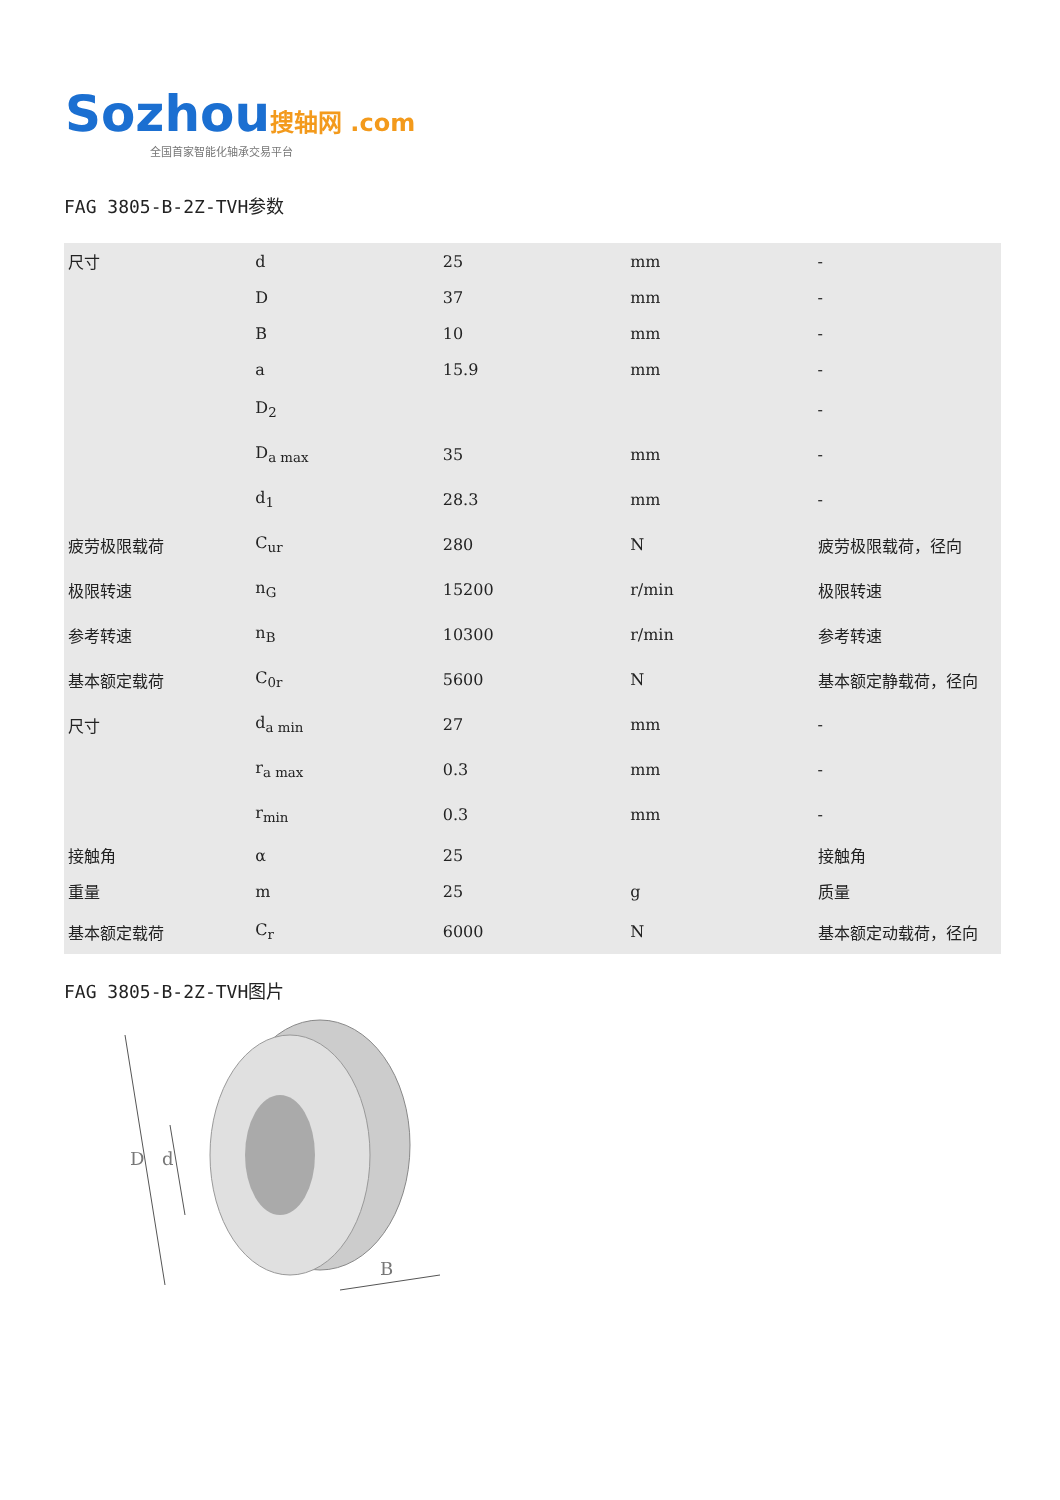Sozhou 搜轴网 .com
全国首家智能化轴承交易平台
FAG 3805-B-2Z-TVH参数
| 尺寸 | d | 25 | mm | - |
| | D | 37 | mm | - |
| | B | 10 | mm | - |
| | a | 15.9 | mm | - |
| | D<sub>2</sub> | | | - |
| | D<sub>a max</sub> | 35 | mm | - |
| | d<sub>1</sub> | 28.3 | mm | - |
| 疲劳极限载荷 | C<sub>ur</sub> | 280 | N | 疲劳极限载荷，径向 |
| 极限转速 | n<sub>G</sub> | 15200 | r/min | 极限转速 |
| 参考转速 | n<sub>B</sub> | 10300 | r/min | 参考转速 |
| 基本额定载荷 | C<sub>0r</sub> | 5600 | N | 基本额定静载荷，径向 |
| 尺寸 | d<sub>a min</sub> | 27 | mm | - |
| | r<sub>a max</sub> | 0.3 | mm | - |
| | r<sub>min</sub> | 0.3 | mm | - |
| 接触角 | α | 25 | | 接触角 |
| 重量 | m | 25 | g | 质量 |
| 基本额定载荷 | C<sub>r</sub> | 6000 | N | 基本额定动载荷，径向 |
FAG 3805-B-2Z-TVH图片
D
d
B